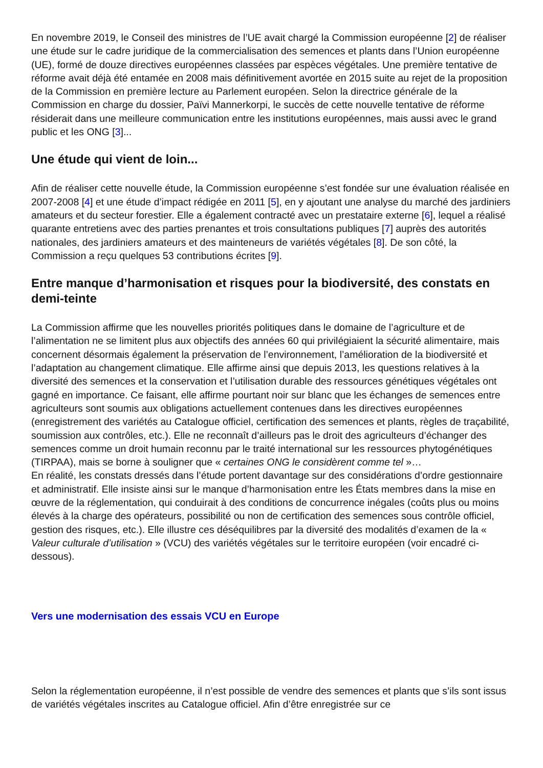En novembre 2019, le Conseil des ministres de l’UE avait chargé la Commission européenne [2] de réaliser une étude sur le cadre juridique de la commercialisation des semences et plants dans l’Union européenne (UE), formé de douze directives européennes classées par espèces végétales. Une première tentative de réforme avait déjà été entamée en 2008 mais définitivement avortée en 2015 suite au rejet de la proposition de la Commission en première lecture au Parlement européen. Selon la directrice générale de la Commission en charge du dossier, Païvi Mannerkorpi, le succès de cette nouvelle tentative de réforme résiderait dans une meilleure communication entre les institutions européennes, mais aussi avec le grand public et les ONG [3]...
Une étude qui vient de loin...
Afin de réaliser cette nouvelle étude, la Commission européenne s’est fondée sur une évaluation réalisée en 2007-2008 [4] et une étude d’impact rédigée en 2011 [5], en y ajoutant une analyse du marché des jardiniers amateurs et du secteur forestier. Elle a également contracté avec un prestataire externe [6], lequel a réalisé quarante entretiens avec des parties prenantes et trois consultations publiques [7] auprès des autorités nationales, des jardiniers amateurs et des mainteneurs de variétés végétales [8]. De son côté, la Commission a reçu quelques 53 contributions écrites [9].
Entre manque d’harmonisation et risques pour la biodiversité, des constats en demi-teinte
La Commission affirme que les nouvelles priorités politiques dans le domaine de l’agriculture et de l’alimentation ne se limitent plus aux objectifs des années 60 qui privilégiaient la sécurité alimentaire, mais concernent désormais également la préservation de l’environnement, l’amélioration de la biodiversité et l’adaptation au changement climatique. Elle affirme ainsi que depuis 2013, les questions relatives à la diversité des semences et la conservation et l’utilisation durable des ressources génétiques végétales ont gagné en importance. Ce faisant, elle affirme pourtant noir sur blanc que les échanges de semences entre agriculteurs sont soumis aux obligations actuellement contenues dans les directives européennes (enregistrement des variétés au Catalogue officiel, certification des semences et plants, règles de traçabilité, soumission aux contrôles, etc.). Elle ne reconnaît d’ailleurs pas le droit des agriculteurs d’échanger des semences comme un droit humain reconnu par le traité international sur les ressources phytogénétiques (TIRPAA), mais se borne à souligner que « certaines ONG le considèrent comme tel »…
En réalité, les constats dressés dans l’étude portent davantage sur des considérations d’ordre gestionnaire et administratif. Elle insiste ainsi sur le manque d’harmonisation entre les États membres dans la mise en œuvre de la réglementation, qui conduirait à des conditions de concurrence inégales (coûts plus ou moins élevés à la charge des opérateurs, possibilité ou non de certification des semences sous contrôle officiel, gestion des risques, etc.). Elle illustre ces déséquilibres par la diversité des modalités d’examen de la « Valeur culturale d’utilisation » (VCU) des variétés végétales sur le territoire européen (voir encadré ci-dessous).
Vers une modernisation des essais VCU en Europe
Selon la réglementation européenne, il n’est possible de vendre des semences et plants que s’ils sont issus de variétés végétales inscrites au Catalogue officiel. Afin d’être enregistrée sur ce